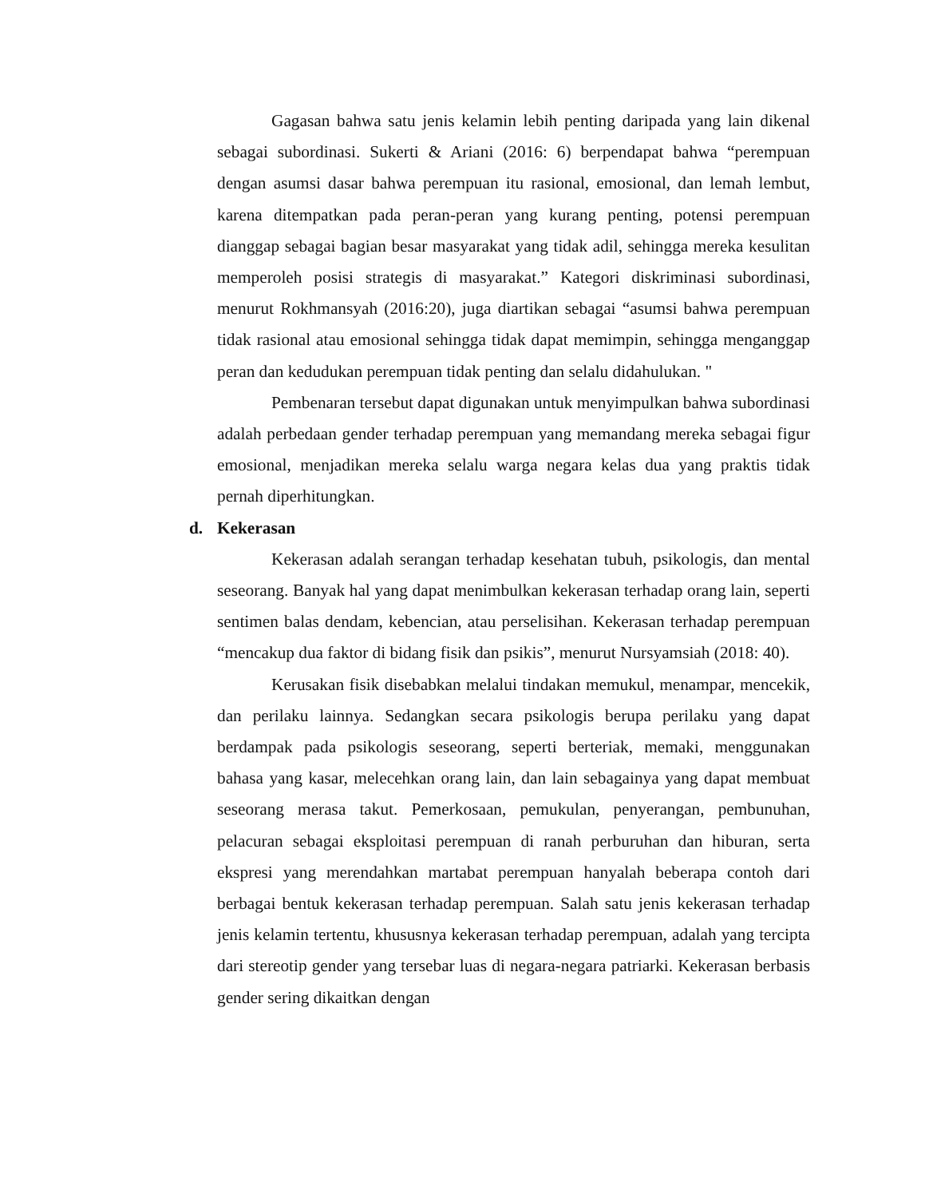Gagasan bahwa satu jenis kelamin lebih penting daripada yang lain dikenal sebagai subordinasi. Sukerti & Ariani (2016: 6) berpendapat bahwa “perempuan dengan asumsi dasar bahwa perempuan itu rasional, emosional, dan lemah lembut, karena ditempatkan pada peran-peran yang kurang penting, potensi perempuan dianggap sebagai bagian besar masyarakat yang tidak adil, sehingga mereka kesulitan memperoleh posisi strategis di masyarakat.” Kategori diskriminasi subordinasi, menurut Rokhmansyah (2016:20), juga diartikan sebagai “asumsi bahwa perempuan tidak rasional atau emosional sehingga tidak dapat memimpin, sehingga menganggap peran dan kedudukan perempuan tidak penting dan selalu didahulukan. "
Pembenaran tersebut dapat digunakan untuk menyimpulkan bahwa subordinasi adalah perbedaan gender terhadap perempuan yang memandang mereka sebagai figur emosional, menjadikan mereka selalu warga negara kelas dua yang praktis tidak pernah diperhitungkan.
d. Kekerasan
Kekerasan adalah serangan terhadap kesehatan tubuh, psikologis, dan mental seseorang. Banyak hal yang dapat menimbulkan kekerasan terhadap orang lain, seperti sentimen balas dendam, kebencian, atau perselisihan. Kekerasan terhadap perempuan “mencakup dua faktor di bidang fisik dan psikis”, menurut Nursyamsiah (2018: 40).
Kerusakan fisik disebabkan melalui tindakan memukul, menampar, mencekik, dan perilaku lainnya. Sedangkan secara psikologis berupa perilaku yang dapat berdampak pada psikologis seseorang, seperti berteriak, memaki, menggunakan bahasa yang kasar, melecehkan orang lain, dan lain sebagainya yang dapat membuat seseorang merasa takut. Pemerkosaan, pemukulan, penyerangan, pembunuhan, pelacuran sebagai eksploitasi perempuan di ranah perburuhan dan hiburan, serta ekspresi yang merendahkan martabat perempuan hanyalah beberapa contoh dari berbagai bentuk kekerasan terhadap perempuan. Salah satu jenis kekerasan terhadap jenis kelamin tertentu, khususnya kekerasan terhadap perempuan, adalah yang tercipta dari stereotip gender yang tersebar luas di negara-negara patriarki. Kekerasan berbasis gender sering dikaitkan dengan